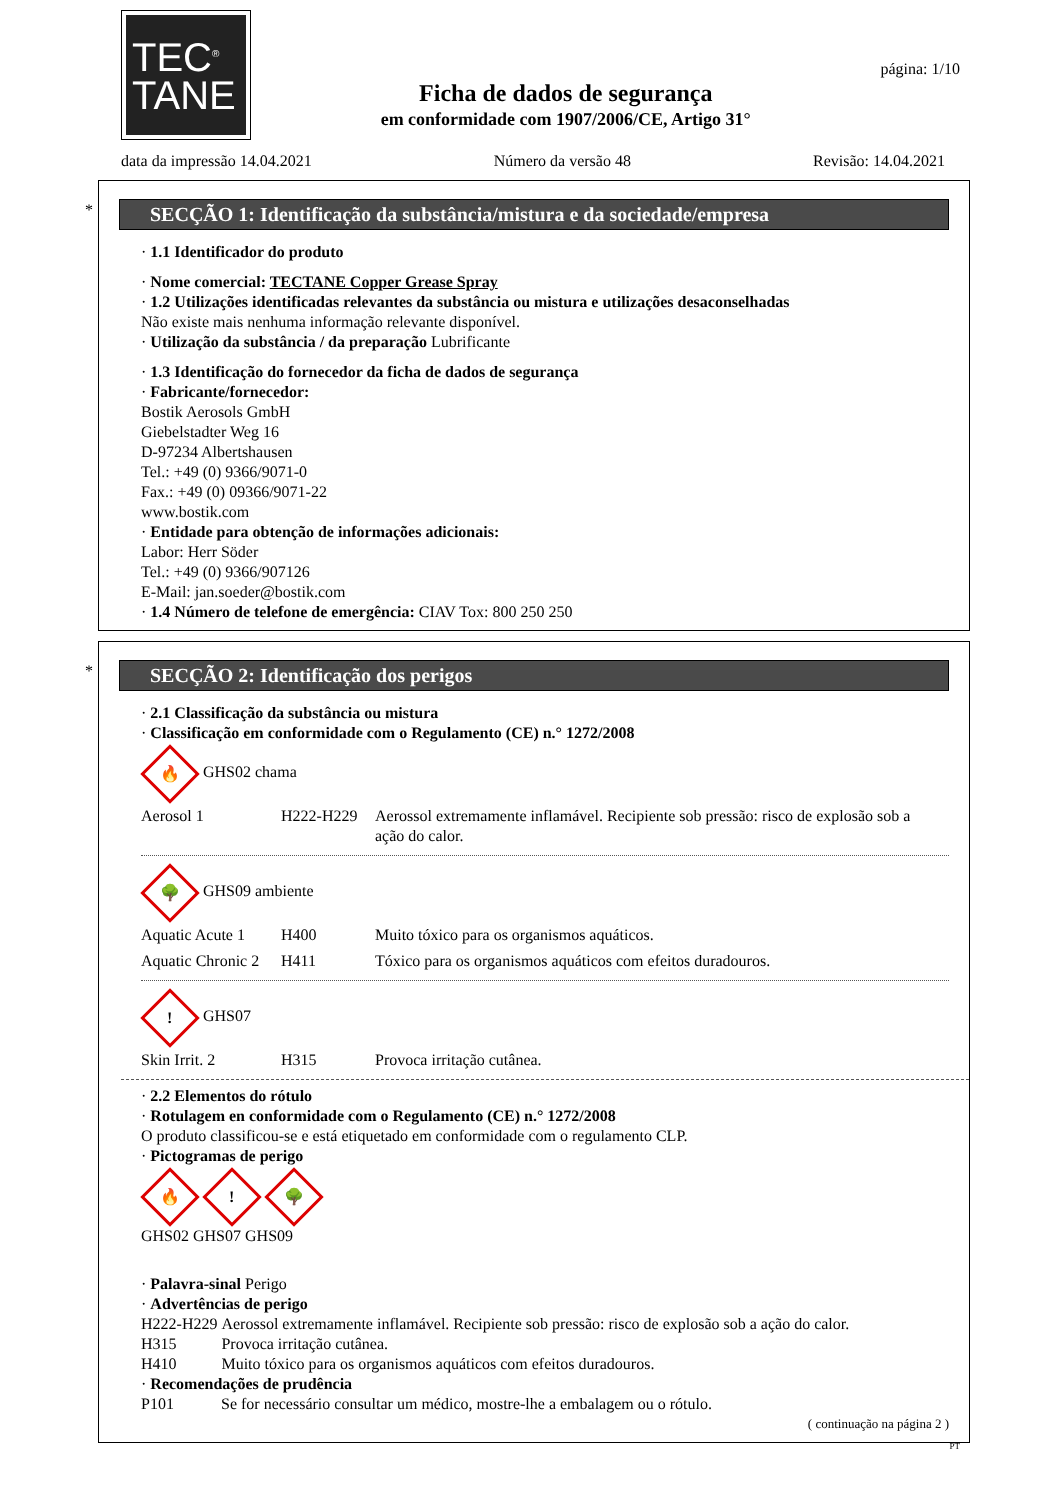TEC<sup>®</sup>
TANE
Ficha de dados de segurança
em conformidade com 1907/2006/CE, Artigo 31°
página: 1/10
data da impressão 14.04.2021 Número da versão 48 Revisão: 14.04.2021
*
SECÇÃO 1: Identificação da substância/mistura e da sociedade/empresa
· 1.1 Identificador do produto
· Nome comercial: TECTANE Copper Grease Spray
· 1.2 Utilizações identificadas relevantes da substância ou mistura e utilizações desaconselhadas
Não existe mais nenhuma informação relevante disponível.
· Utilização da substância / da preparação Lubrificante
· 1.3 Identificação do fornecedor da ficha de dados de segurança
· Fabricante/fornecedor:
Bostik Aerosols GmbH
Giebelstadter Weg 16
D-97234 Albertshausen
Tel.: +49 (0) 9366/9071-0
Fax.: +49 (0) 09366/9071-22
www.bostik.com
· Entidade para obtenção de informações adicionais:
Labor: Herr Söder
Tel.: +49 (0) 9366/907126
E-Mail: jan.soeder@bostik.com
· 1.4 Número de telefone de emergência: CIAV Tox: 800 250 250
*
SECÇÃO 2: Identificação dos perigos
· 2.1 Classificação da substância ou mistura
· Classificação em conformidade com o Regulamento (CE) n.° 1272/2008
🔥 GHS02 chama
| Aerosol 1 | H222-H229 | Aerossol extremamente inflamável. Recipiente sob pressão: risco de explosão sob a ação do calor. |
🌳 GHS09 ambiente
| Aquatic Acute 1 | H400 | Muito tóxico para os organismos aquáticos. |
| Aquatic Chronic 2 | H411 | Tóxico para os organismos aquáticos com efeitos duradouros. |
! GHS07
| Skin Irrit. 2 | H315 | Provoca irritação cutânea. |
· 2.2 Elementos do rótulo
· Rotulagem en conformidade com o Regulamento (CE) n.° 1272/2008
O produto classificou-se e está etiquetado em conformidade com o regulamento CLP.
· Pictogramas de perigo
🔥! 🌳
GHS02 GHS07 GHS09
· Palavra-sinal Perigo
· Advertências de perigo
| H222-H229 | Aerossol extremamente inflamável. Recipiente sob pressão: risco de explosão sob a ação do calor. |
| H315 | Provoca irritação cutânea. |
| H410 | Muito tóxico para os organismos aquáticos com efeitos duradouros. |
· Recomendações de prudência
| P101 | Se for necessário consultar um médico, mostre-lhe a embalagem ou o rótulo. |
( continuação na página 2 )
PT